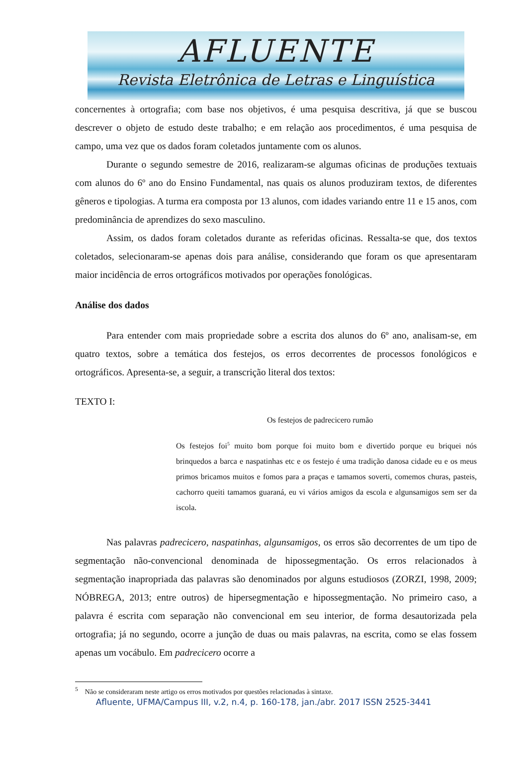AFLUENTE
Revista Eletrônica de Letras e Linguística
concernentes à ortografia; com base nos objetivos, é uma pesquisa descritiva, já que se buscou descrever o objeto de estudo deste trabalho; e em relação aos procedimentos, é uma pesquisa de campo, uma vez que os dados foram coletados juntamente com os alunos.
Durante o segundo semestre de 2016, realizaram-se algumas oficinas de produções textuais com alunos do 6º ano do Ensino Fundamental, nas quais os alunos produziram textos, de diferentes gêneros e tipologias. A turma era composta por 13 alunos, com idades variando entre 11 e 15 anos, com predominância de aprendizes do sexo masculino.
Assim, os dados foram coletados durante as referidas oficinas. Ressalta-se que, dos textos coletados, selecionaram-se apenas dois para análise, considerando que foram os que apresentaram maior incidência de erros ortográficos motivados por operações fonológicas.
Análise dos dados
Para entender com mais propriedade sobre a escrita dos alunos do 6º ano, analisam-se, em quatro textos, sobre a temática dos festejos, os erros decorrentes de processos fonológicos e ortográficos. Apresenta-se, a seguir, a transcrição literal dos textos:
TEXTO I:
Os festejos de padrecicero rumão
Os festejos foi<sup>5</sup> muito bom porque foi muito bom e divertido porque eu briquei nós brinquedos a barca e naspatinhas etc e os festejo é uma tradição danosa cidade eu e os meus primos bricamos muitos e fomos para a praças e tamamos soverti, comemos churas, pasteis, cachorro queiti tamamos guaraná, eu vi vários amigos da escola e algunsamigos sem ser da iscola.
Nas palavras padrecicero, naspatinhas, algunsamigos, os erros são decorrentes de um tipo de segmentação não-convencional denominada de hipossegmentação. Os erros relacionados à segmentação inapropriada das palavras são denominados por alguns estudiosos (ZORZI, 1998, 2009; NÓBREGA, 2013; entre outros) de hipersegmentação e hipossegmentação. No primeiro caso, a palavra é escrita com separação não convencional em seu interior, de forma desautorizada pela ortografia; já no segundo, ocorre a junção de duas ou mais palavras, na escrita, como se elas fossem apenas um vocábulo. Em padrecicero ocorre a
<sup>5</sup> Não se consideraram neste artigo os erros motivados por questões relacionadas à sintaxe.
Afluente, UFMA/Campus III, v.2, n.4, p. 160-178, jan./abr. 2017 ISSN 2525-3441